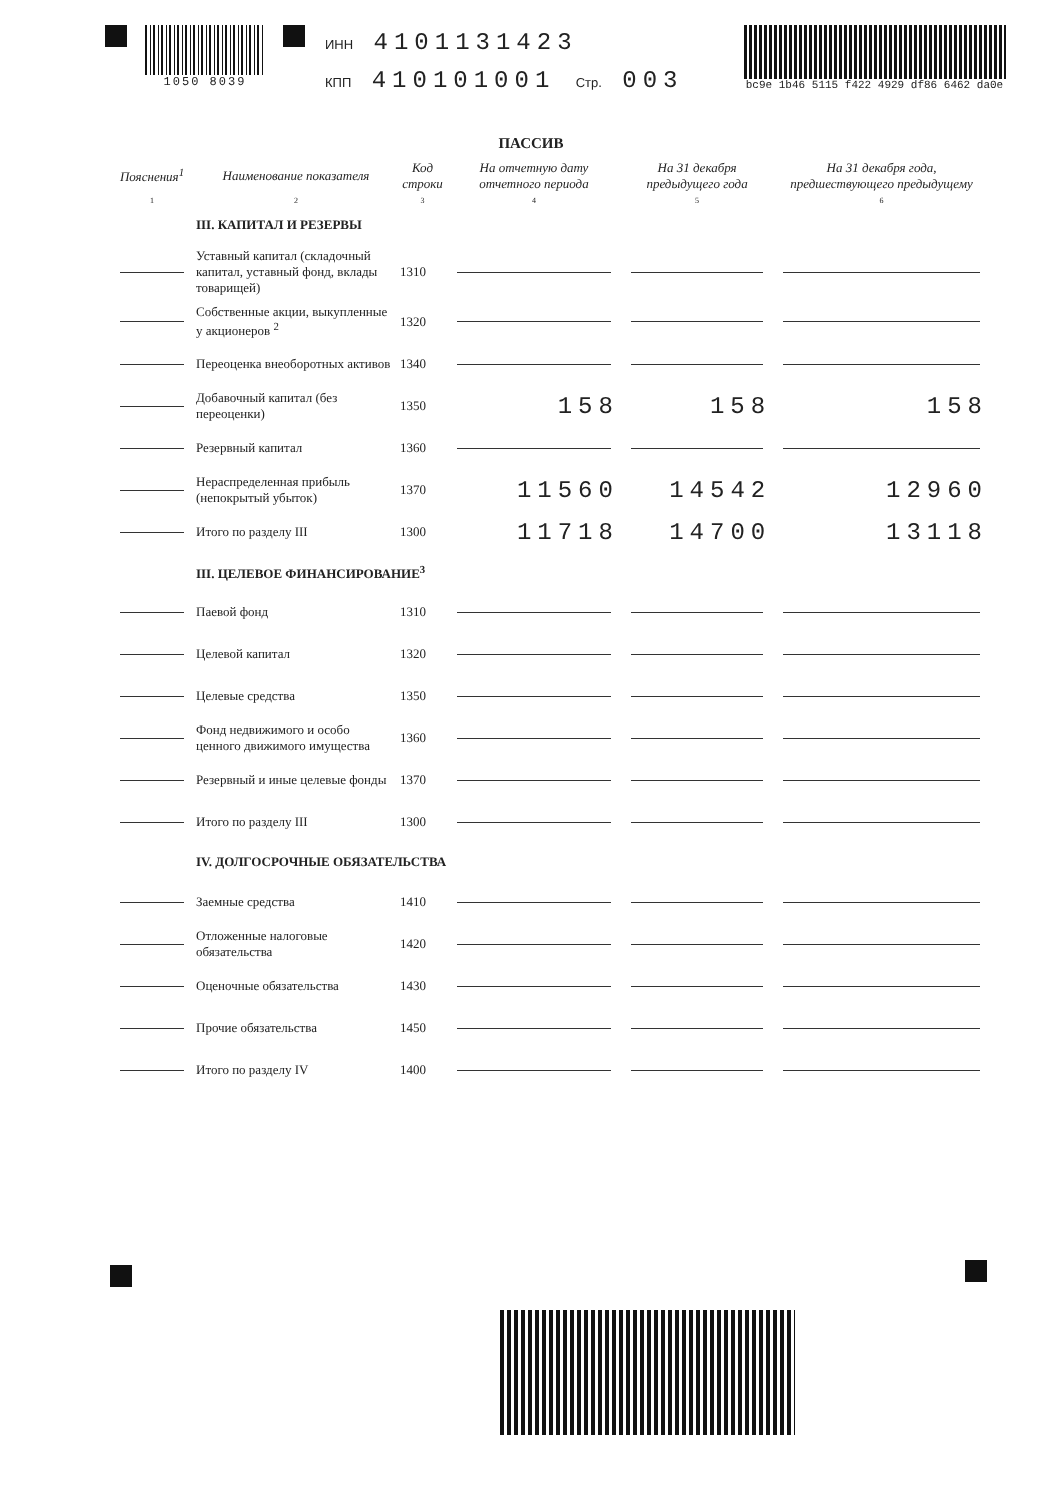1050 8039
ИНН 4101131423
КПП 410101001 Стр. 003
bc9e 1b46 5115 f422 4929 df86 6462 da0e
ПАССИВ
| Пояснения<sup>1</sup> | Наименование показателя | Код строки | На отчетную дату отчетного периода | На 31 декабря предыдущего года | На 31 декабря года, предшествующего предыдущему |
| --- | --- | --- | --- | --- | --- |
| 1 | 2 | 3 | 4 | 5 | 6 |
| | III. КАПИТАЛ И РЕЗЕРВЫ | | | | |
| | Уставный капитал (складочный капитал, уставный фонд, вклады товарищей) | 1310 | | | |
| | Собственные акции, выкупленные у акционеров <sup>2</sup> | 1320 | | | |
| | Переоценка внеоборотных активов | 1340 | | | |
| | Добавочный капитал (без переоценки) | 1350 | 158 | 158 | 158 |
| | Резервный капитал | 1360 | | | |
| | Нераспределенная прибыль (непокрытый убыток) | 1370 | 11560 | 14542 | 12960 |
| | Итого по разделу III | 1300 | 11718 | 14700 | 13118 |
| | III. ЦЕЛЕВОЕ ФИНАНСИРОВАНИЕ<sup>3</sup> | | | | |
| | Паевой фонд | 1310 | | | |
| | Целевой капитал | 1320 | | | |
| | Целевые средства | 1350 | | | |
| | Фонд недвижимого и особо ценного движимого имущества | 1360 | | | |
| | Резервный и иные целевые фонды | 1370 | | | |
| | Итого по разделу III | 1300 | | | |
| | IV. ДОЛГОСРОЧНЫЕ ОБЯЗАТЕЛЬСТВА | | | | |
| | Заемные средства | 1410 | | | |
| | Отложенные налоговые обязательства | 1420 | | | |
| | Оценочные обязательства | 1430 | | | |
| | Прочие обязательства | 1450 | | | |
| | Итого по разделу IV | 1400 | | | |